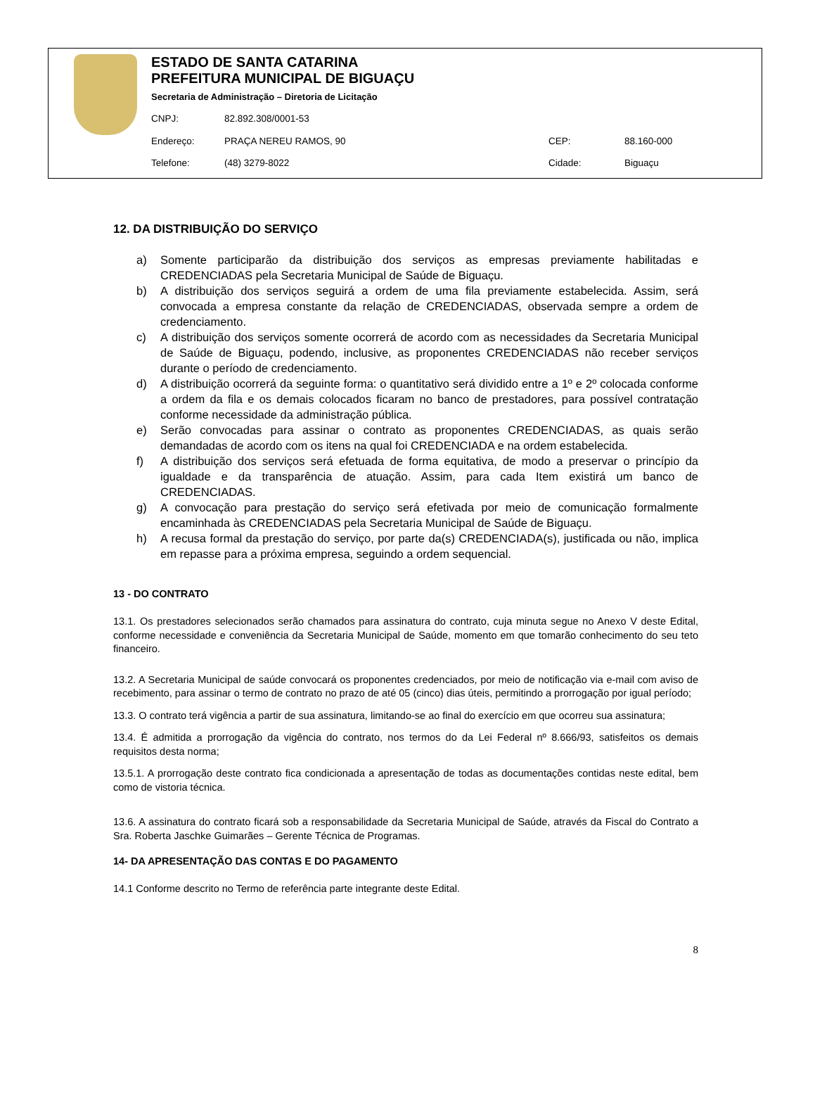ESTADO DE SANTA CATARINA
PREFEITURA MUNICIPAL DE BIGUAÇU
Secretaria de Administração – Diretoria de Licitação
CNPJ: 82.892.308/0001-53
Endereço: PRAÇA NEREU RAMOS, 90 CEP: 88.160-000
Telefone: (48) 3279-8022 Cidade: Biguaçu
12. DA DISTRIBUIÇÃO DO SERVIÇO
a) Somente participarão da distribuição dos serviços as empresas previamente habilitadas e CREDENCIADAS pela Secretaria Municipal de Saúde de Biguaçu.
b) A distribuição dos serviços seguirá a ordem de uma fila previamente estabelecida. Assim, será convocada a empresa constante da relação de CREDENCIADAS, observada sempre a ordem de credenciamento.
c) A distribuição dos serviços somente ocorrerá de acordo com as necessidades da Secretaria Municipal de Saúde de Biguaçu, podendo, inclusive, as proponentes CREDENCIADAS não receber serviços durante o período de credenciamento.
d) A distribuição ocorrerá da seguinte forma: o quantitativo será dividido entre a 1º e 2º colocada conforme a ordem da fila e os demais colocados ficaram no banco de prestadores, para possível contratação conforme necessidade da administração pública.
e) Serão convocadas para assinar o contrato as proponentes CREDENCIADAS, as quais serão demandadas de acordo com os itens na qual foi CREDENCIADA e na ordem estabelecida.
f) A distribuição dos serviços será efetuada de forma equitativa, de modo a preservar o princípio da igualdade e da transparência de atuação. Assim, para cada Item existirá um banco de CREDENCIADAS.
g) A convocação para prestação do serviço será efetivada por meio de comunicação formalmente encaminhada às CREDENCIADAS pela Secretaria Municipal de Saúde de Biguaçu.
h) A recusa formal da prestação do serviço, por parte da(s) CREDENCIADA(s), justificada ou não, implica em repasse para a próxima empresa, seguindo a ordem sequencial.
13 - DO CONTRATO
13.1. Os prestadores selecionados serão chamados para assinatura do contrato, cuja minuta segue no Anexo V deste Edital, conforme necessidade e conveniência da Secretaria Municipal de Saúde, momento em que tomarão conhecimento do seu teto financeiro.
13.2. A Secretaria Municipal de saúde convocará os proponentes credenciados, por meio de notificação via e-mail com aviso de recebimento, para assinar o termo de contrato no prazo de até 05 (cinco) dias úteis, permitindo a prorrogação por igual período;
13.3. O contrato terá vigência a partir de sua assinatura, limitando-se ao final do exercício em que ocorreu sua assinatura;
13.4. É admitida a prorrogação da vigência do contrato, nos termos do da Lei Federal nº 8.666/93, satisfeitos os demais requisitos desta norma;
13.5.1. A prorrogação deste contrato fica condicionada a apresentação de todas as documentações contidas neste edital, bem como de vistoria técnica.
13.6. A assinatura do contrato ficará sob a responsabilidade da Secretaria Municipal de Saúde, através da Fiscal do Contrato a Sra. Roberta Jaschke Guimarães – Gerente Técnica de Programas.
14- DA APRESENTAÇÃO DAS CONTAS E DO PAGAMENTO
14.1 Conforme descrito no Termo de referência parte integrante deste Edital.
8